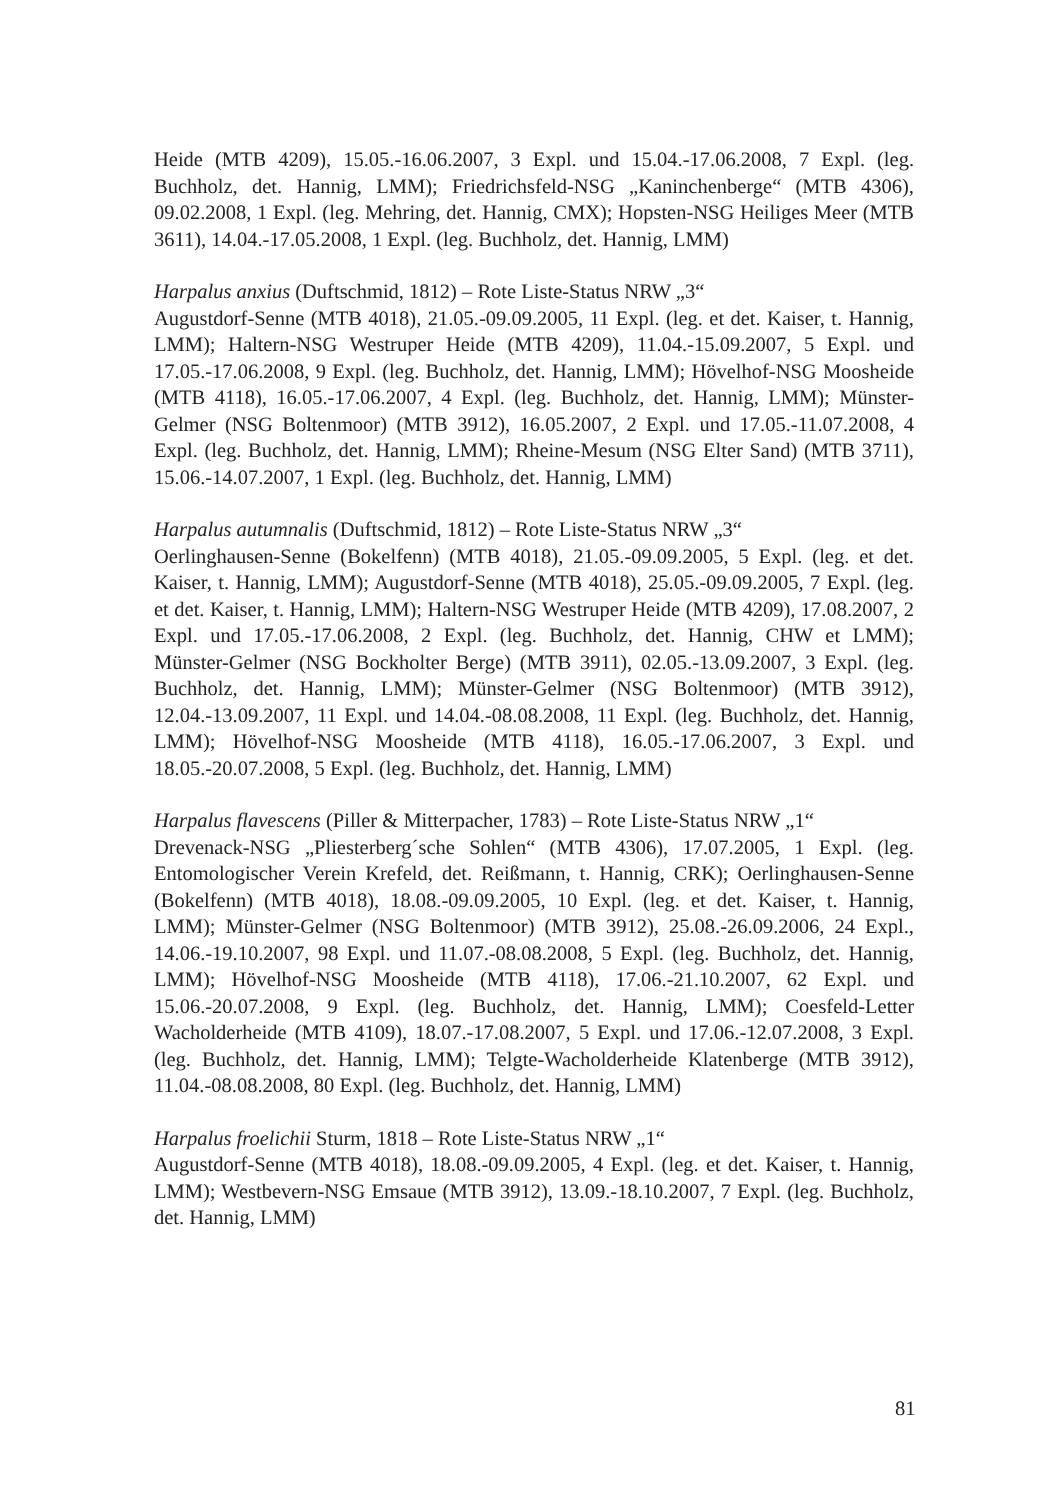Heide (MTB 4209), 15.05.-16.06.2007, 3 Expl. und 15.04.-17.06.2008, 7 Expl. (leg. Buchholz, det. Hannig, LMM); Friedrichsfeld-NSG „Kaninchenberge“ (MTB 4306), 09.02.2008, 1 Expl. (leg. Mehring, det. Hannig, CMX); Hopsten-NSG Heiliges Meer (MTB 3611), 14.04.-17.05.2008, 1 Expl. (leg. Buchholz, det. Hannig, LMM)
Harpalus anxius (Duftschmid, 1812) – Rote Liste-Status NRW „3“
Augustdorf-Senne (MTB 4018), 21.05.-09.09.2005, 11 Expl. (leg. et det. Kaiser, t. Hannig, LMM); Haltern-NSG Westruper Heide (MTB 4209), 11.04.-15.09.2007, 5 Expl. und 17.05.-17.06.2008, 9 Expl. (leg. Buchholz, det. Hannig, LMM); Hövelhof-NSG Moosheide (MTB 4118), 16.05.-17.06.2007, 4 Expl. (leg. Buchholz, det. Hannig, LMM); Münster-Gelmer (NSG Boltenmoor) (MTB 3912), 16.05.2007, 2 Expl. und 17.05.-11.07.2008, 4 Expl. (leg. Buchholz, det. Hannig, LMM); Rheine-Mesum (NSG Elter Sand) (MTB 3711), 15.06.-14.07.2007, 1 Expl. (leg. Buchholz, det. Hannig, LMM)
Harpalus autumnalis (Duftschmid, 1812) – Rote Liste-Status NRW „3“
Oerlinghausen-Senne (Bokelfenn) (MTB 4018), 21.05.-09.09.2005, 5 Expl. (leg. et det. Kaiser, t. Hannig, LMM); Augustdorf-Senne (MTB 4018), 25.05.-09.09.2005, 7 Expl. (leg. et det. Kaiser, t. Hannig, LMM); Haltern-NSG Westruper Heide (MTB 4209), 17.08.2007, 2 Expl. und 17.05.-17.06.2008, 2 Expl. (leg. Buchholz, det. Hannig, CHW et LMM); Münster-Gelmer (NSG Bockholter Berge) (MTB 3911), 02.05.-13.09.2007, 3 Expl. (leg. Buchholz, det. Hannig, LMM); Münster-Gelmer (NSG Boltenmoor) (MTB 3912), 12.04.-13.09.2007, 11 Expl. und 14.04.-08.08.2008, 11 Expl. (leg. Buchholz, det. Hannig, LMM); Hövelhof-NSG Moosheide (MTB 4118), 16.05.-17.06.2007, 3 Expl. und 18.05.-20.07.2008, 5 Expl. (leg. Buchholz, det. Hannig, LMM)
Harpalus flavescens (Piller & Mitterpacher, 1783) – Rote Liste-Status NRW „1“
Drevenack-NSG „Pliesterberg´sche Sohlen“ (MTB 4306), 17.07.2005, 1 Expl. (leg. Entomologischer Verein Krefeld, det. Reißmann, t. Hannig, CRK); Oerlinghausen-Senne (Bokelfenn) (MTB 4018), 18.08.-09.09.2005, 10 Expl. (leg. et det. Kaiser, t. Hannig, LMM); Münster-Gelmer (NSG Boltenmoor) (MTB 3912), 25.08.-26.09.2006, 24 Expl., 14.06.-19.10.2007, 98 Expl. und 11.07.-08.08.2008, 5 Expl. (leg. Buchholz, det. Hannig, LMM); Hövelhof-NSG Moosheide (MTB 4118), 17.06.-21.10.2007, 62 Expl. und 15.06.-20.07.2008, 9 Expl. (leg. Buchholz, det. Hannig, LMM); Coesfeld-Letter Wacholderheide (MTB 4109), 18.07.-17.08.2007, 5 Expl. und 17.06.-12.07.2008, 3 Expl. (leg. Buchholz, det. Hannig, LMM); Telgte-Wacholderheide Klatenberge (MTB 3912), 11.04.-08.08.2008, 80 Expl. (leg. Buchholz, det. Hannig, LMM)
Harpalus froelichii Sturm, 1818 – Rote Liste-Status NRW „1“
Augustdorf-Senne (MTB 4018), 18.08.-09.09.2005, 4 Expl. (leg. et det. Kaiser, t. Hannig, LMM); Westbevern-NSG Emsaue (MTB 3912), 13.09.-18.10.2007, 7 Expl. (leg. Buchholz, det. Hannig, LMM)
81